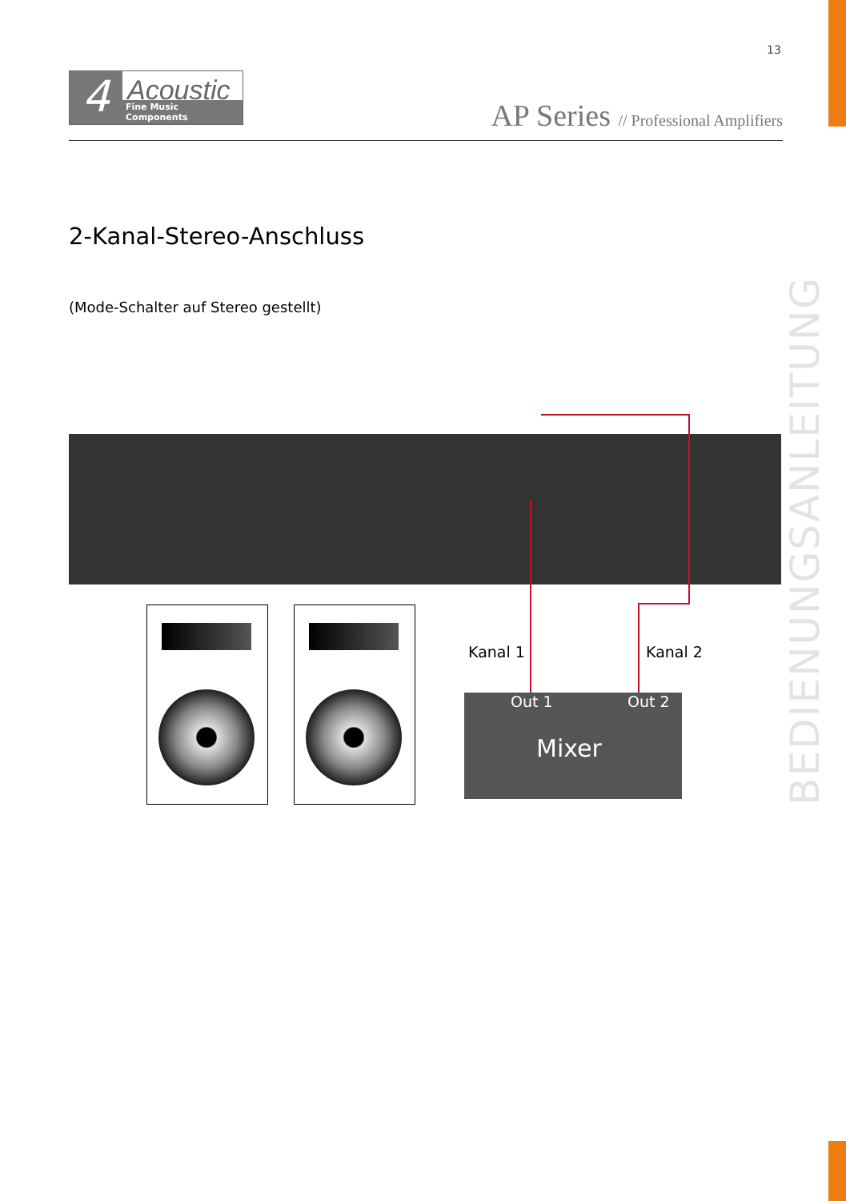13
4 Acoustic
Fine Music Components
AP Series // Professional Amplifiers
2-Kanal-Stereo-Anschluss
(Mode-Schalter auf Stereo gestellt)
BEDIENUNGSANLEITUNG
Kanal 1 Kanal 2
Out 1 Out 2
Mixer